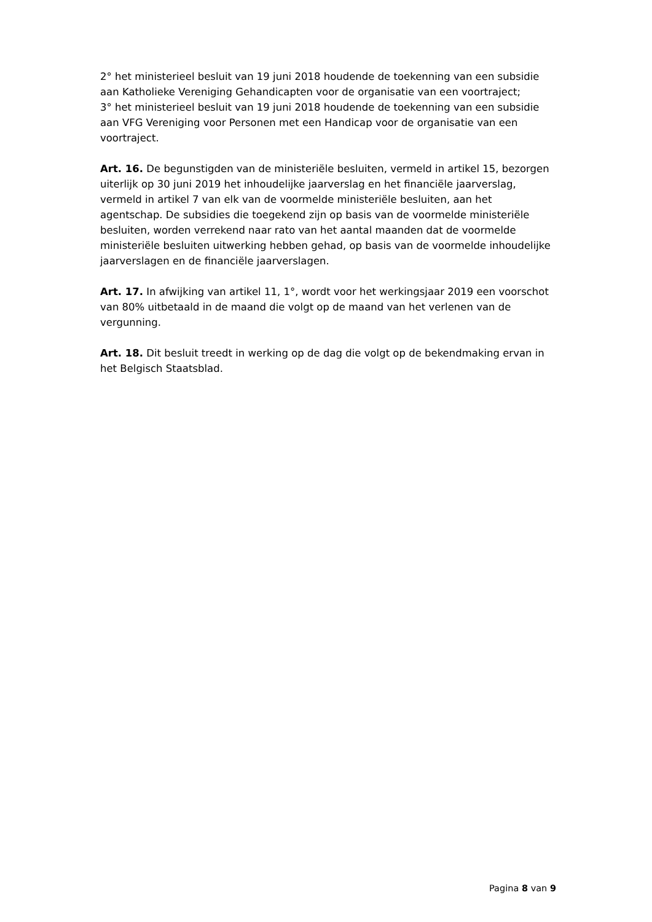2° het ministerieel besluit van 19 juni 2018 houdende de toekenning van een subsidie aan Katholieke Vereniging Gehandicapten voor de organisatie van een voortraject;
3° het ministerieel besluit van 19 juni 2018 houdende de toekenning van een subsidie aan VFG Vereniging voor Personen met een Handicap voor de organisatie van een voortraject.
Art. 16. De begunstigden van de ministeriële besluiten, vermeld in artikel 15, bezorgen uiterlijk op 30 juni 2019 het inhoudelijke jaarverslag en het financiële jaarverslag, vermeld in artikel 7 van elk van de voormelde ministeriële besluiten, aan het agentschap. De subsidies die toegekend zijn op basis van de voormelde ministeriële besluiten, worden verrekend naar rato van het aantal maanden dat de voormelde ministeriële besluiten uitwerking hebben gehad, op basis van de voormelde inhoudelijke jaarverslagen en de financiële jaarverslagen.
Art. 17. In afwijking van artikel 11, 1°, wordt voor het werkingsjaar 2019 een voorschot van 80% uitbetaald in de maand die volgt op de maand van het verlenen van de vergunning.
Art. 18. Dit besluit treedt in werking op de dag die volgt op de bekendmaking ervan in het Belgisch Staatsblad.
Pagina 8 van 9